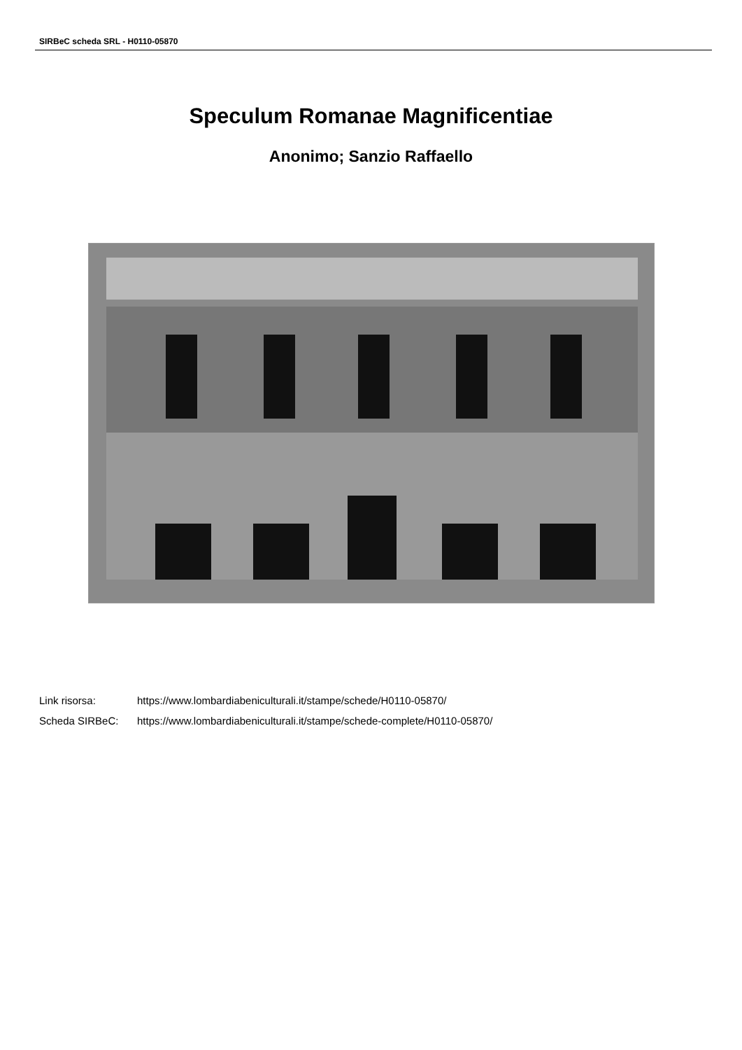SIRBeC scheda SRL - H0110-05870
Speculum Romanae Magnificentiae
Anonimo; Sanzio Raffaello
Link risorsa: https://www.lombardiabeniculturali.it/stampe/schede/H0110-05870/
Scheda SIRBeC: https://www.lombardiabeniculturali.it/stampe/schede-complete/H0110-05870/